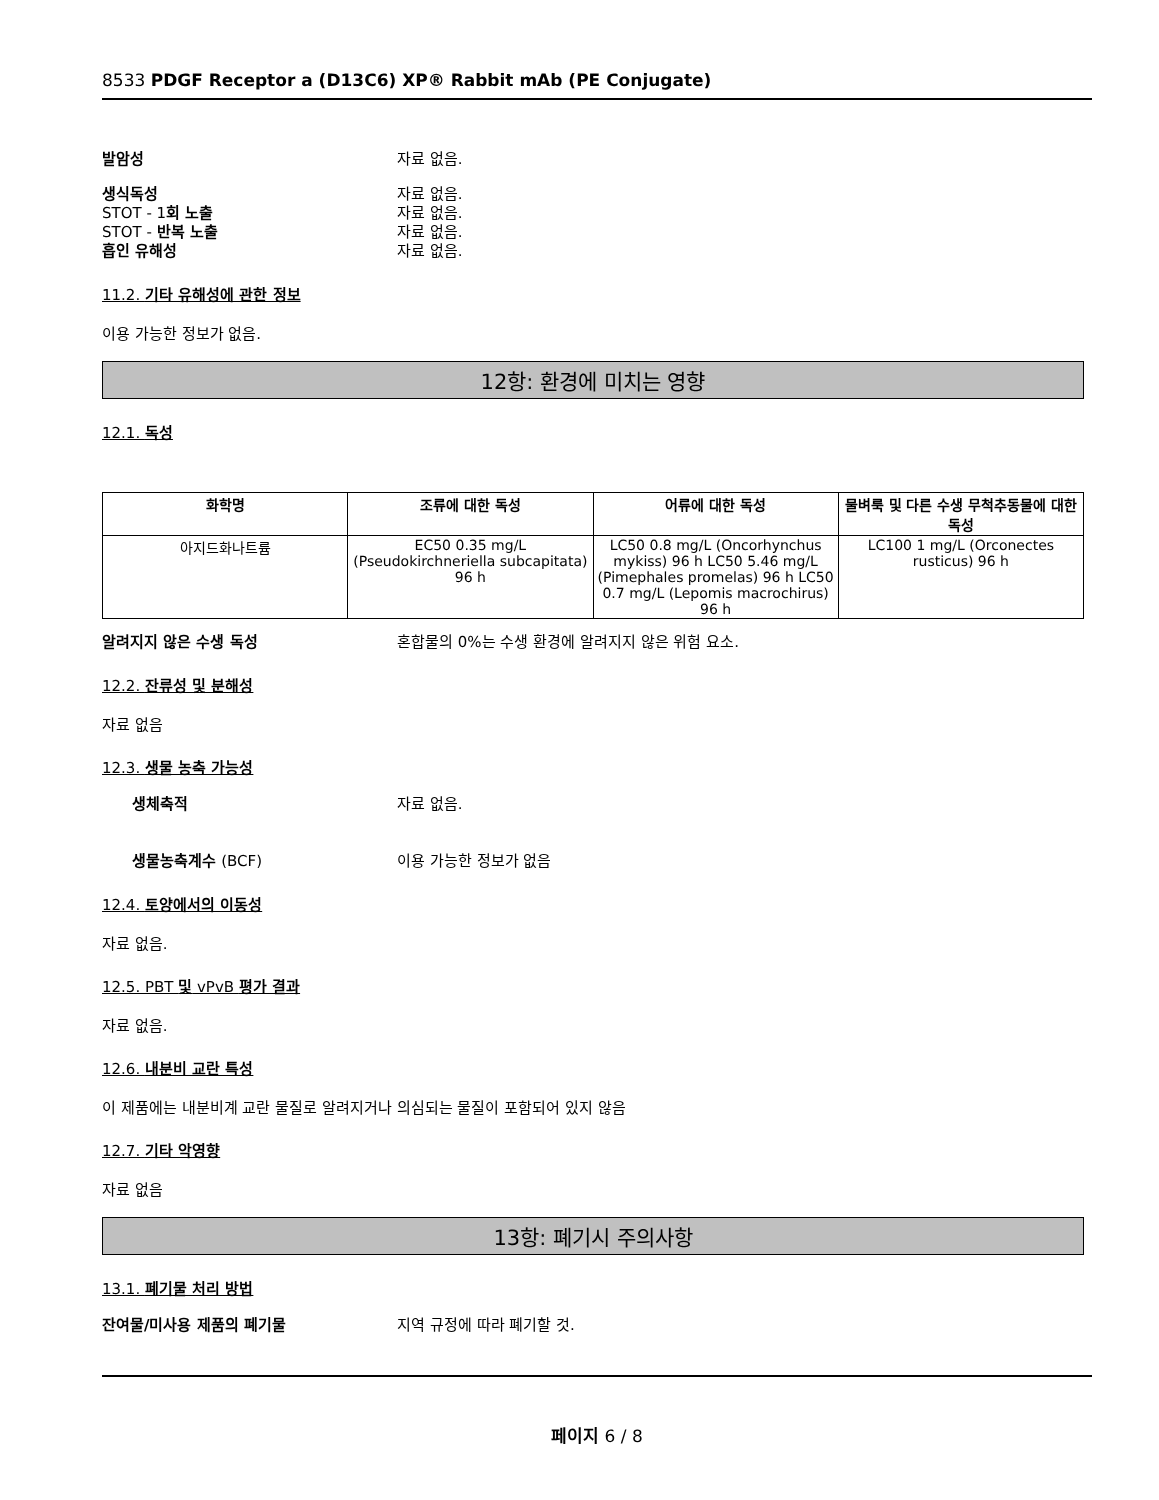8533 PDGF Receptor a (D13C6) XP® Rabbit mAb (PE Conjugate)
발암성 자료 없음.
생식독성 자료 없음.
STOT - 1회 노출 자료 없음.
STOT - 반복 노출 자료 없음.
흡인 유해성 자료 없음.
11.2. 기타 유해성에 관한 정보
이용 가능한 정보가 없음.
12항: 환경에 미치는 영향
12.1. 독성
| 화학명 | 조류에 대한 독성 | 어류에 대한 독성 | 물벼룩 및 다른 수생 무척추동물에 대한 독성 |
| --- | --- | --- | --- |
| 아지드화나트륨 | EC50 0.35 mg/L (Pseudokirchneriella subcapitata) 96 h | LC50 0.8 mg/L (Oncorhynchus mykiss) 96 h LC50 5.46 mg/L (Pimephales promelas) 96 h LC50 0.7 mg/L (Lepomis macrochirus) 96 h | LC100 1 mg/L (Orconectes rusticus) 96 h |
알려지지 않은 수생 독성 혼합물의 0%는 수생 환경에 알려지지 않은 위험 요소.
12.2. 잔류성 및 분해성
자료 없음
12.3. 생물 농축 가능성
생체축적 자료 없음.
생물농축계수 (BCF) 이용 가능한 정보가 없음
12.4. 토양에서의 이동성
자료 없음.
12.5. PBT 및 vPvB 평가 결과
자료 없음.
12.6. 내분비 교란 특성
이 제품에는 내분비계 교란 물질로 알려지거나 의심되는 물질이 포함되어 있지 않음
12.7. 기타 악영향
자료 없음
13항: 폐기시 주의사항
13.1. 폐기물 처리 방법
잔여물/미사용 제품의 폐기물 지역 규정에 따라 폐기할 것.
페이지 6 / 8